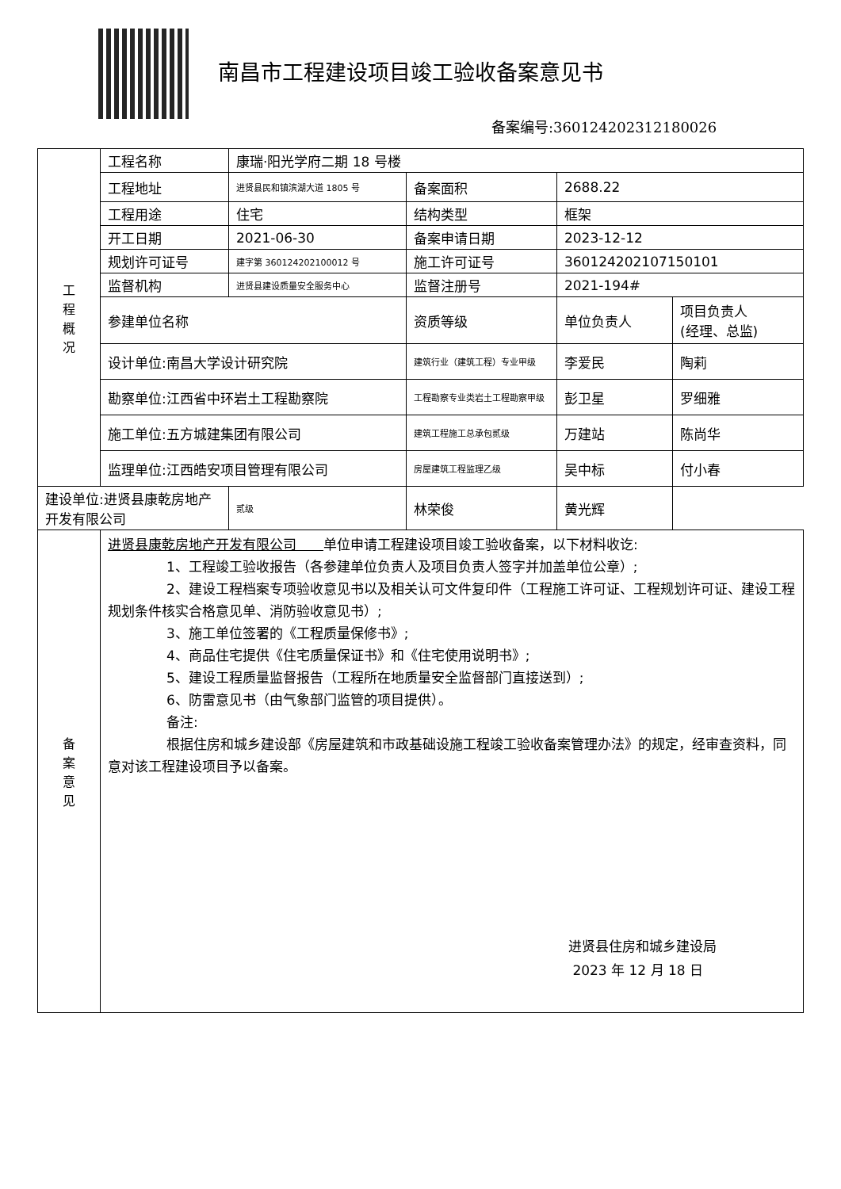南昌市工程建设项目竣工验收备案意见书
备案编号:360124202312180026
| 工 程 概 况 | 工程名称 | 康瑞·阳光学府二期 18 号楼 | | | |
| | 工程地址 | 进贤县民和镇滨湖大道 1805 号 | 备案面积 | 2688.22 | |
| | 工程用途 | 住宅 | 结构类型 | 框架 | |
| | 开工日期 | 2021-06-30 | 备案申请日期 | 2023-12-12 | |
| | 规划许可证号 | 建字第 360124202100012 号 | 施工许可证号 | 360124202107150101 | |
| | 监督机构 | 进贤县建设质量安全服务中心 | 监督注册号 | 2021-194# | |
| | 参建单位名称 | | 资质等级 | 单位负责人 | 项目负责人 (经理、总监) |
| | 设计单位:南昌大学设计研究院 | | 建筑行业（建筑工程）专业甲级 | 李爱民 | 陶莉 |
| | 勘察单位:江西省中环岩土工程勘察院 | | 工程勘察专业类岩土工程勘察甲级 | 彭卫星 | 罗细雅 |
| | 施工单位:五方城建集团有限公司 | | 建筑工程施工总承包贰级 | 万建站 | 陈尚华 |
| | 监理单位:江西皓安项目管理有限公司 | | 房屋建筑工程监理乙级 | 吴中标 | 付小春 |
| | 建设单位:进贤县康乾房地产开发有限公司 | | 贰级 | 林荣俊 | 黄光辉 |
| 备 案 意 见 | 进贤县康乾房地产开发有限公司 单位申请工程建设项目竣工验收备案，以下材料收讫: 1、工程竣工验收报告（各参建单位负责人及项目负责人签字并加盖单位公章）; 2、建设工程档案专项验收意见书以及相关认可文件复印件（工程施工许可证、工程规划许可证、建设工程规划条件核实合格意见单、消防验收意见书）; 3、施工单位签署的《工程质量保修书》; 4、商品住宅提供《住宅质量保证书》和《住宅使用说明书》; 5、建设工程质量监督报告（工程所在地质量安全监督部门直接送到）; 6、防雷意见书（由气象部门监管的项目提供）。 备注: 根据住房和城乡建设部《房屋建筑和市政基础设施工程竣工验收备案管理办法》的规定，经审查资料，同意对该工程建设项目予以备案。 进贤县住房和城乡建设局 2023 年 12 月 18 日 | | | | |